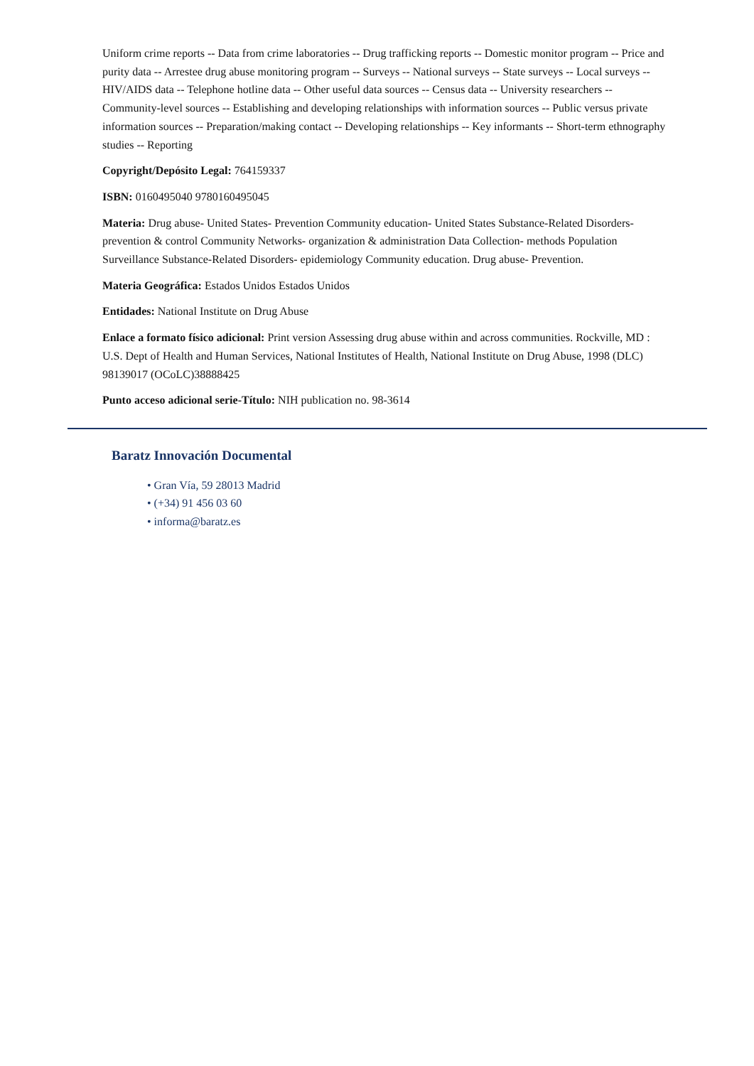Uniform crime reports -- Data from crime laboratories -- Drug trafficking reports -- Domestic monitor program -- Price and purity data -- Arrestee drug abuse monitoring program -- Surveys -- National surveys -- State surveys -- Local surveys -- HIV/AIDS data -- Telephone hotline data -- Other useful data sources -- Census data -- University researchers -- Community-level sources -- Establishing and developing relationships with information sources -- Public versus private information sources -- Preparation/making contact -- Developing relationships -- Key informants -- Short-term ethnography studies -- Reporting
Copyright/Depósito Legal: 764159337
ISBN: 0160495040 9780160495045
Materia: Drug abuse- United States- Prevention Community education- United States Substance-Related Disorders- prevention & control Community Networks- organization & administration Data Collection- methods Population Surveillance Substance-Related Disorders- epidemiology Community education. Drug abuse- Prevention.
Materia Geográfica: Estados Unidos Estados Unidos
Entidades: National Institute on Drug Abuse
Enlace a formato físico adicional: Print version Assessing drug abuse within and across communities. Rockville, MD : U.S. Dept of Health and Human Services, National Institutes of Health, National Institute on Drug Abuse, 1998 (DLC) 98139017 (OCoLC)38888425
Punto acceso adicional serie-Título: NIH publication no. 98-3614
Baratz Innovación Documental
• Gran Vía, 59 28013 Madrid
• (+34) 91 456 03 60
• informa@baratz.es